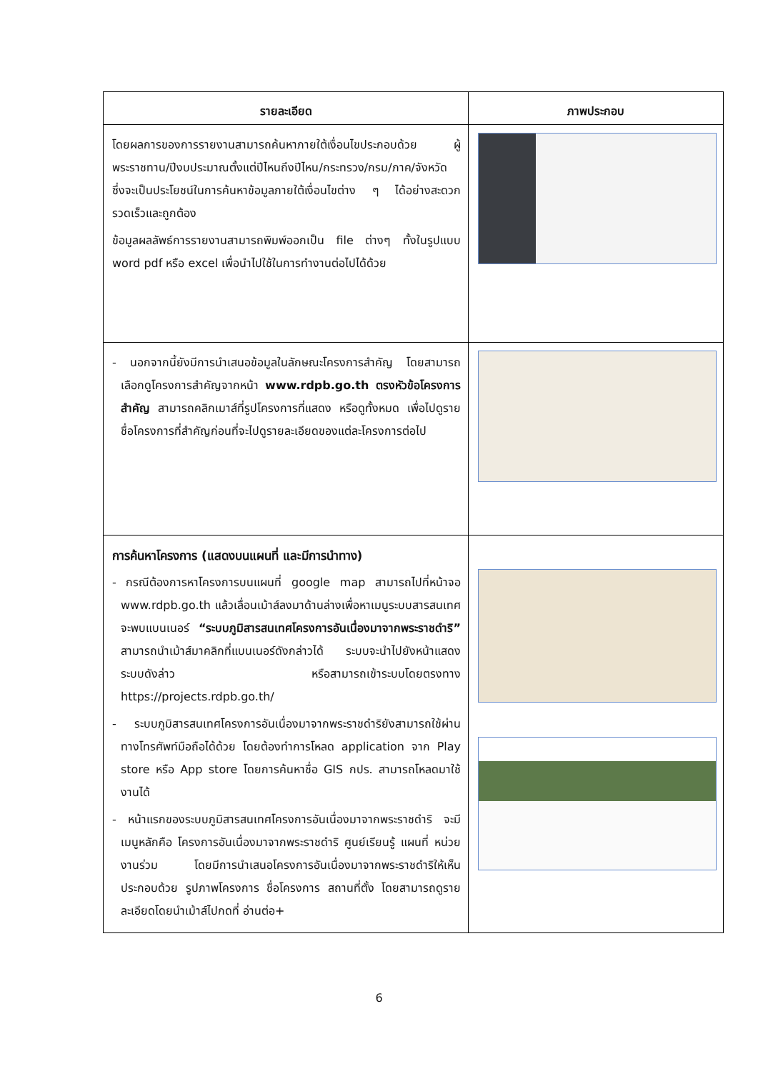| รายละเอียด | ภาพประกอบ |
| --- | --- |
| โดยผลการของการรายงานสามารถค้นหาภายใต้เงื่อนไขประกอบด้วย ผู้พระราชทาน/ปีงบประมาณตั้งแต่ปีไหนถึงปีไหน/กระทรวง/กรม/ภาค/จังหวัด ซึ่งจะเป็นประโยชน์ในการค้นหาข้อมูลภายใต้เงื่อนไขต่าง ๆ ได้อย่างสะดวก รวดเร็วและถูกต้อง ข้อมูลผลลัพธ์การรายงานสามารถพิมพ์ออกเป็น file ต่างๆ ทั้งในรูปแบบ word pdf หรือ excel เพื่อนำไปใช้ในการทำงานต่อไปได้ด้วย | |
| - นอกจากนี้ยังมีการนำเสนอข้อมูลในลักษณะโครงการสำคัญ โดยสามารถเลือกดูโครงการสำคัญจากหน้า www.rdpb.go.th ตรงหัวข้อโครงการสำคัญ สามารถคลิกเมาส์ที่รูปโครงการที่แสดง หรือดูทั้งหมด เพื่อไปดูรายชื่อโครงการที่สำคัญก่อนที่จะไปดูรายละเอียดของแต่ละโครงการต่อไป | |
| การค้นหาโครงการ (แสดงบนแผนที่ และมีการนำทาง) - กรณีต้องการหาโครงการบนแผนที่ google map สามารถไปที่หน้าจอ www.rdpb.go.th แล้วเลื่อนเม้าส์ลงมาด้านล่างเพื่อหาเมนูระบบสารสนเทศ จะพบแบนเนอร์ “ระบบภูมิสารสนเทศโครงการอันเนื่องมาจากพระราชดำริ” สามารถนำเม้าส์มาคลิกที่แบนเนอร์ดังกล่าวได้ ระบบจะนำไปยังหน้าแสดงระบบดังล่าว หรือสามารถเข้าระบบโดยตรงทาง https://projects.rdpb.go.th/ - ระบบภูมิสารสนเทศโครงการอันเนื่องมาจากพระราชดำริยังสามารถใช้ผ่านทางโทรศัพท์มือถือได้ด้วย โดยต้องทำการโหลด application จาก Play store หรือ App store โดยการค้นหาชื่อ GIS กปร. สามารถโหลดมาใช้งานได้ - หน้าแรกของระบบภูมิสารสนเทศโครงการอันเนื่องมาจากพระราชดำริ จะมีเมนูหลักคือ โครงการอันเนื่องมาจากพระราชดำริ ศูนย์เรียนรู้ แผนที่ หน่วยงานร่วม โดยมีการนำเสนอโครงการอันเนื่องมาจากพระราชดำริให้เห็นประกอบด้วย รูปภาพโครงการ ชื่อโครงการ สถานที่ตั้ง โดยสามารถดูรายละเอียดโดยนำเม้าส์ไปกดที่ อ่านต่อ+ | |
6